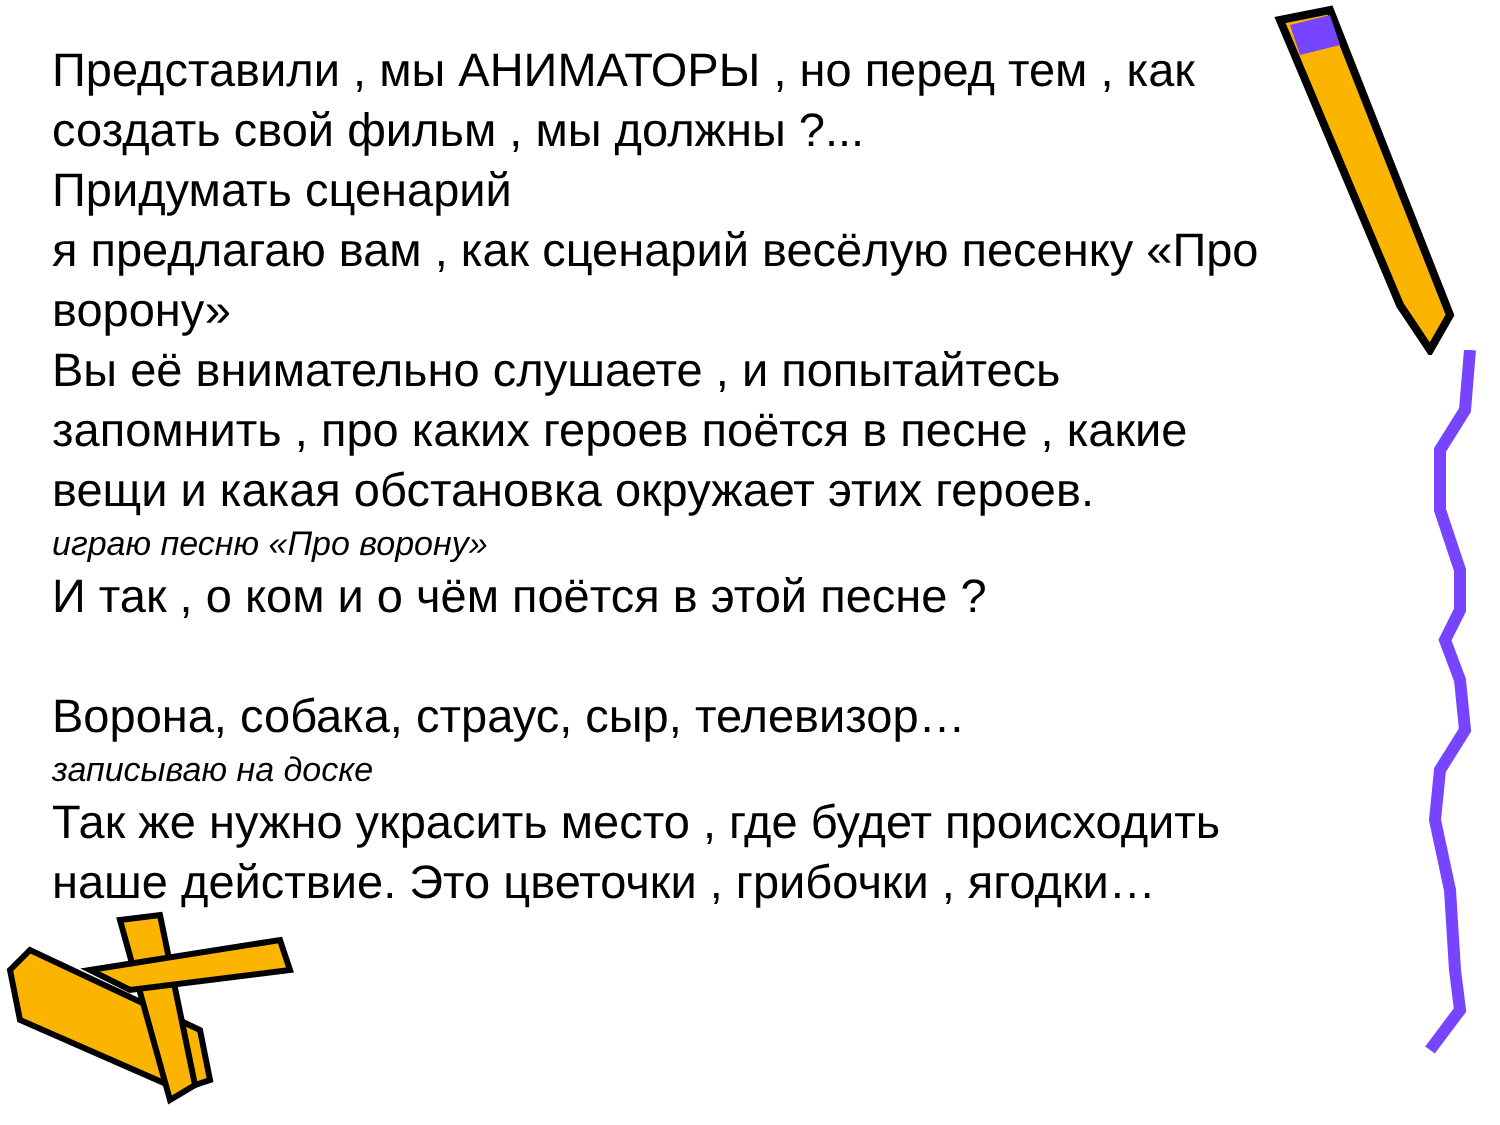Представили , мы АНИМАТОРЫ , но перед тем , как создать свой фильм , мы должны ?...
Придумать сценарий
я предлагаю вам , как сценарий весёлую песенку «Про ворону»
Вы её внимательно слушаете , и попытайтесь запомнить , про каких героев поётся в песне , какие вещи и какая обстановка окружает этих героев.
играю песню «Про ворону»
И так , о ком и о чём поётся в этой песне ?
Ворона, собака, страус, сыр, телевизор…
записываю на доске
Так же нужно украсить место , где будет происходить наше действие. Это цветочки , грибочки , ягодки…